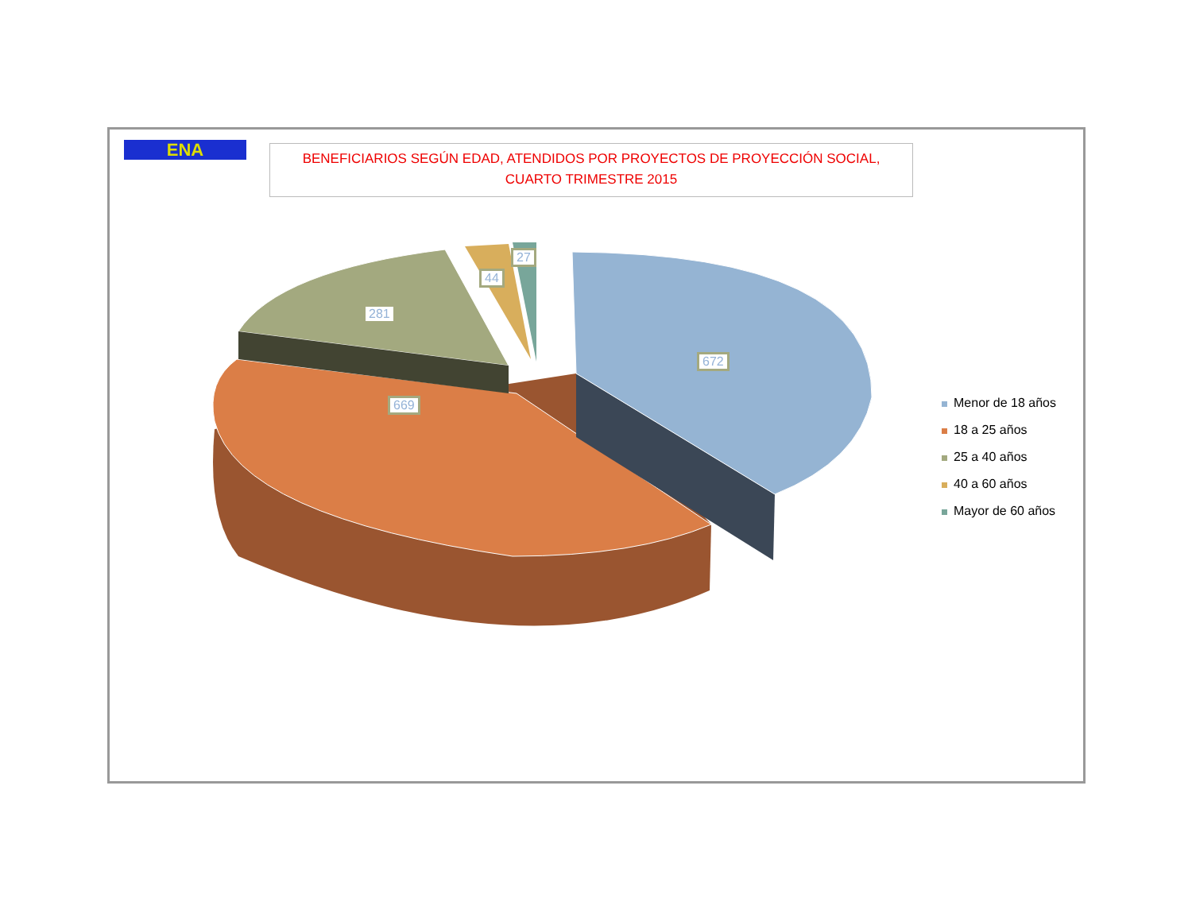ENA
BENEFICIARIOS SEGÚN EDAD, ATENDIDOS POR PROYECTOS DE PROYECCIÓN SOCIAL,
CUARTO TRIMESTRE 2015
672
669
281
44
27
Menor de 18 años
18 a 25 años
25 a 40 años
40 a 60 años
Mayor de 60 años